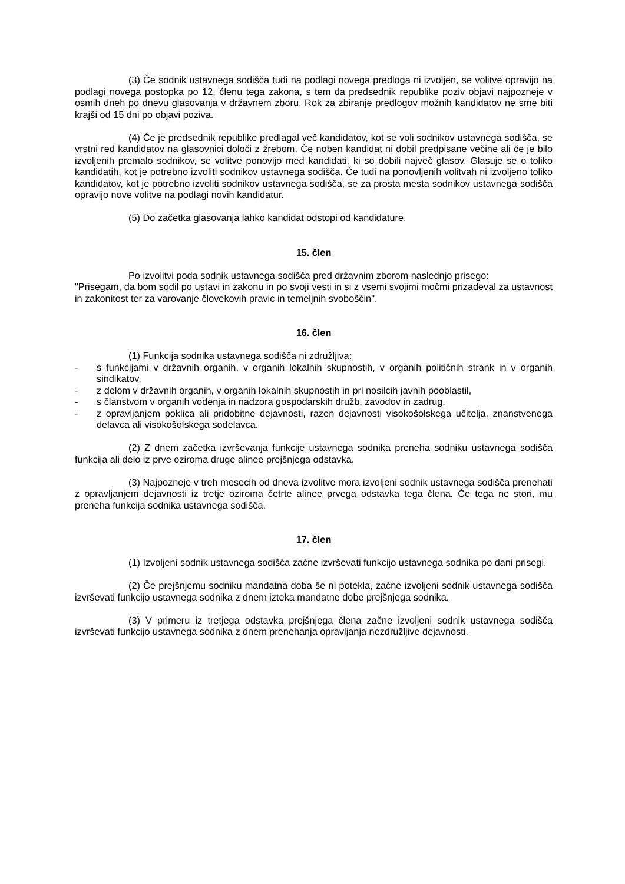(3) Če sodnik ustavnega sodišča tudi na podlagi novega predloga ni izvoljen, se volitve opravijo na podlagi novega postopka po 12. členu tega zakona, s tem da predsednik republike poziv objavi najpozneje v osmih dneh po dnevu glasovanja v državnem zboru. Rok za zbiranje predlogov možnih kandidatov ne sme biti krajši od 15 dni po objavi poziva.
(4) Če je predsednik republike predlagal več kandidatov, kot se voli sodnikov ustavnega sodišča, se vrstni red kandidatov na glasovnici določi z žrebom. Če noben kandidat ni dobil predpisane večine ali če je bilo izvoljenih premalo sodnikov, se volitve ponovijo med kandidati, ki so dobili največ glasov. Glasuje se o toliko kandidatih, kot je potrebno izvoliti sodnikov ustavnega sodišča. Če tudi na ponovljenih volitvah ni izvoljeno toliko kandidatov, kot je potrebno izvoliti sodnikov ustavnega sodišča, se za prosta mesta sodnikov ustavnega sodišča opravijo nove volitve na podlagi novih kandidatur.
(5) Do začetka glasovanja lahko kandidat odstopi od kandidature.
15. člen
Po izvolitvi poda sodnik ustavnega sodišča pred državnim zborom naslednjo prisego:
"Prisegam, da bom sodil po ustavi in zakonu in po svoji vesti in si z vsemi svojimi močmi prizadeval za ustavnost in zakonitost ter za varovanje človekovih pravic in temeljnih svoboščin".
16. člen
(1) Funkcija sodnika ustavnega sodišča ni združljiva:
- s funkcijami v državnih organih, v organih lokalnih skupnostih, v organih političnih strank in v organih sindikatov,
- z delom v državnih organih, v organih lokalnih skupnostih in pri nosilcih javnih pooblastil,
- s članstvom v organih vodenja in nadzora gospodarskih družb, zavodov in zadrug,
- z opravljanjem poklica ali pridobitne dejavnosti, razen dejavnosti visokošolskega učitelja, znanstvenega delavca ali visokošolskega sodelavca.
(2) Z dnem začetka izvrševanja funkcije ustavnega sodnika preneha sodniku ustavnega sodišča funkcija ali delo iz prve oziroma druge alinee prejšnjega odstavka.
(3) Najpozneje v treh mesecih od dneva izvolitve mora izvoljeni sodnik ustavnega sodišča prenehati z opravljanjem dejavnosti iz tretje oziroma četrte alinee prvega odstavka tega člena. Če tega ne stori, mu preneha funkcija sodnika ustavnega sodišča.
17. člen
(1) Izvoljeni sodnik ustavnega sodišča začne izvrševati funkcijo ustavnega sodnika po dani prisegi.
(2) Če prejšnjemu sodniku mandatna doba še ni potekla, začne izvoljeni sodnik ustavnega sodišča izvrševati funkcijo ustavnega sodnika z dnem izteka mandatne dobe prejšnjega sodnika.
(3) V primeru iz tretjega odstavka prejšnjega člena začne izvoljeni sodnik ustavnega sodišča izvrševati funkcijo ustavnega sodnika z dnem prenehanja opravljanja nezdružljive dejavnosti.